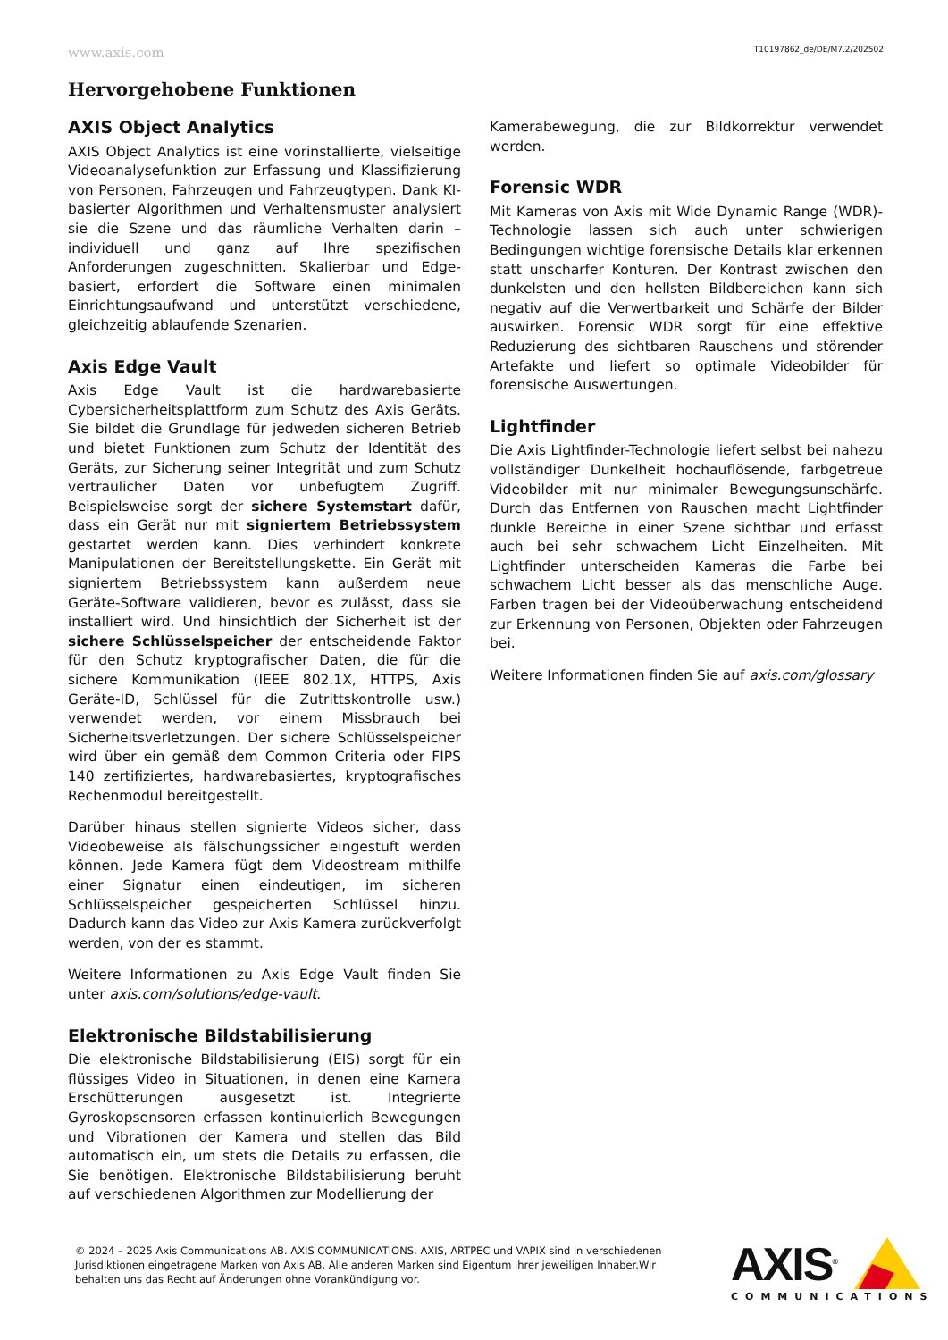www.axis.com T10197862_de/DE/M7.2/202502
Hervorgehobene Funktionen
AXIS Object Analytics
AXIS Object Analytics ist eine vorinstallierte, vielseitige Videoanalysefunktion zur Erfassung und Klassifizierung von Personen, Fahrzeugen und Fahrzeugtypen. Dank KI-basierter Algorithmen und Verhaltensmuster analysiert sie die Szene und das räumliche Verhalten darin – individuell und ganz auf Ihre spezifischen Anforderungen zugeschnitten. Skalierbar und Edge-basiert, erfordert die Software einen minimalen Einrichtungsaufwand und unterstützt verschiedene, gleichzeitig ablaufende Szenarien.
Axis Edge Vault
Axis Edge Vault ist die hardwarebasierte Cybersicherheitsplattform zum Schutz des Axis Geräts. Sie bildet die Grundlage für jedweden sicheren Betrieb und bietet Funktionen zum Schutz der Identität des Geräts, zur Sicherung seiner Integrität und zum Schutz vertraulicher Daten vor unbefugtem Zugriff. Beispielsweise sorgt der sichere Systemstart dafür, dass ein Gerät nur mit signiertem Betriebssystem gestartet werden kann. Dies verhindert konkrete Manipulationen der Bereitstellungskette. Ein Gerät mit signiertem Betriebssystem kann außerdem neue Geräte-Software validieren, bevor es zulässt, dass sie installiert wird. Und hinsichtlich der Sicherheit ist der sichere Schlüsselspeicher der entscheidende Faktor für den Schutz kryptografischer Daten, die für die sichere Kommunikation (IEEE 802.1X, HTTPS, Axis Geräte-ID, Schlüssel für die Zutrittskontrolle usw.) verwendet werden, vor einem Missbrauch bei Sicherheitsverletzungen. Der sichere Schlüsselspeicher wird über ein gemäß dem Common Criteria oder FIPS 140 zertifiziertes, hardwarebasiertes, kryptografisches Rechenmodul bereitgestellt.
Darüber hinaus stellen signierte Videos sicher, dass Videobeweise als fälschungssicher eingestuft werden können. Jede Kamera fügt dem Videostream mithilfe einer Signatur einen eindeutigen, im sicheren Schlüsselspeicher gespeicherten Schlüssel hinzu. Dadurch kann das Video zur Axis Kamera zurückverfolgt werden, von der es stammt.
Weitere Informationen zu Axis Edge Vault finden Sie unter axis.com/solutions/edge-vault.
Elektronische Bildstabilisierung
Die elektronische Bildstabilisierung (EIS) sorgt für ein flüssiges Video in Situationen, in denen eine Kamera Erschütterungen ausgesetzt ist. Integrierte Gyroskopsensoren erfassen kontinuierlich Bewegungen und Vibrationen der Kamera und stellen das Bild automatisch ein, um stets die Details zu erfassen, die Sie benötigen. Elektronische Bildstabilisierung beruht auf verschiedenen Algorithmen zur Modellierung der
Kamerabewegung, die zur Bildkorrektur verwendet werden.
Forensic WDR
Mit Kameras von Axis mit Wide Dynamic Range (WDR)-Technologie lassen sich auch unter schwierigen Bedingungen wichtige forensische Details klar erkennen statt unscharfer Konturen. Der Kontrast zwischen den dunkelsten und den hellsten Bildbereichen kann sich negativ auf die Verwertbarkeit und Schärfe der Bilder auswirken. Forensic WDR sorgt für eine effektive Reduzierung des sichtbaren Rauschens und störender Artefakte und liefert so optimale Videobilder für forensische Auswertungen.
Lightfinder
Die Axis Lightfinder-Technologie liefert selbst bei nahezu vollständiger Dunkelheit hochauflösende, farbgetreue Videobilder mit nur minimaler Bewegungsunschärfe. Durch das Entfernen von Rauschen macht Lightfinder dunkle Bereiche in einer Szene sichtbar und erfasst auch bei sehr schwachem Licht Einzelheiten. Mit Lightfinder unterscheiden Kameras die Farbe bei schwachem Licht besser als das menschliche Auge. Farben tragen bei der Videoüberwachung entscheidend zur Erkennung von Personen, Objekten oder Fahrzeugen bei.
Weitere Informationen finden Sie auf axis.com/glossary
© 2024 – 2025 Axis Communications AB. AXIS COMMUNICATIONS, AXIS, ARTPEC und VAPIX sind in verschiedenen Jurisdiktionen eingetragene Marken von Axis AB. Alle anderen Marken sind Eigentum ihrer jeweiligen Inhaber.Wir behalten uns das Recht auf Änderungen ohne Vorankündigung vor.
AXIS<sup>®</sup>
COMMUNICATIONS